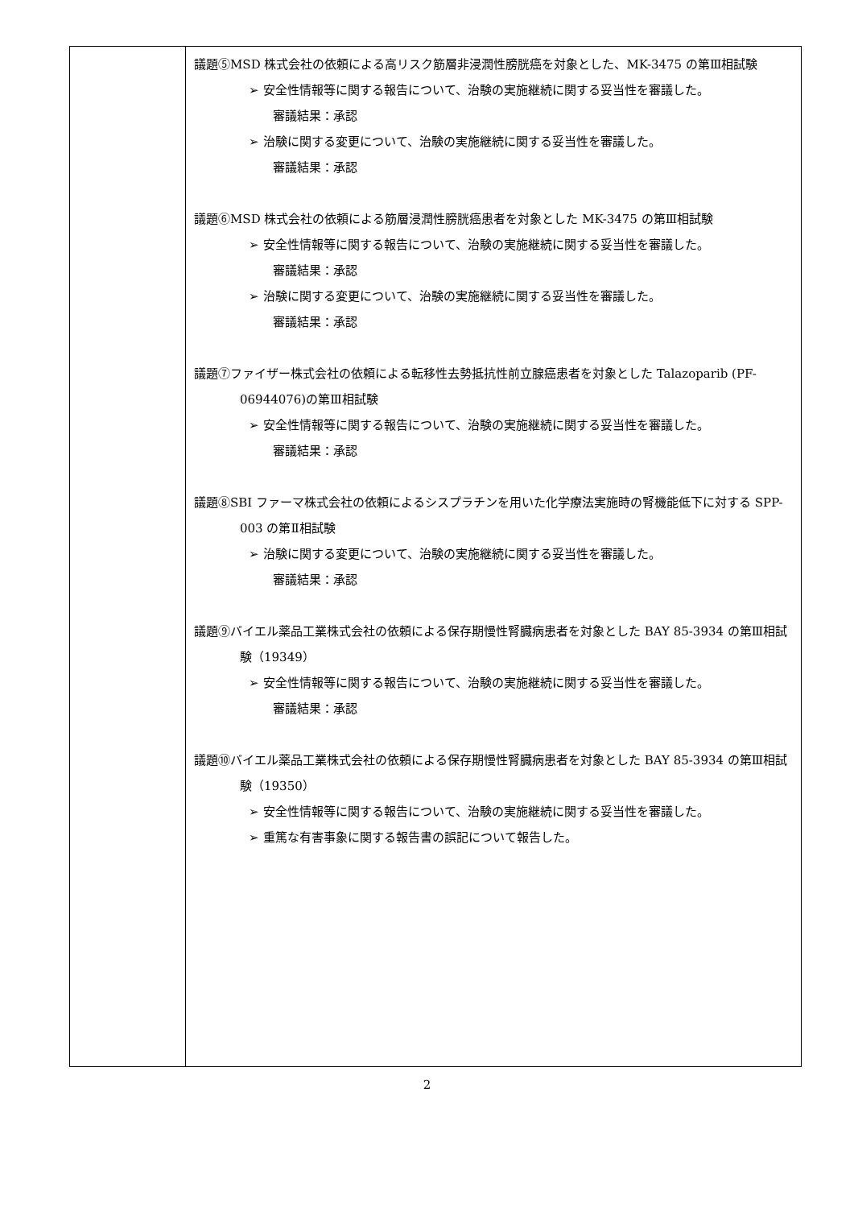| | 議題⑤MSD 株式会社の依頼による高リスク筋層非浸潤性膀胱癌を対象とした、MK-3475 の第Ⅲ相試験 ➢ 安全性情報等に関する報告について、治験の実施継続に関する妥当性を審議した。 審議結果：承認 ➢ 治験に関する変更について、治験の実施継続に関する妥当性を審議した。 審議結果：承認 議題⑥MSD 株式会社の依頼による筋層浸潤性膀胱癌患者を対象とした MK-3475 の第Ⅲ相試験 ➢ 安全性情報等に関する報告について、治験の実施継続に関する妥当性を審議した。 審議結果：承認 ➢ 治験に関する変更について、治験の実施継続に関する妥当性を審議した。 審議結果：承認 議題⑦ファイザー株式会社の依頼による転移性去勢抵抗性前立腺癌患者を対象とした Talazoparib (PF-06944076)の第Ⅲ相試験 ➢ 安全性情報等に関する報告について、治験の実施継続に関する妥当性を審議した。 審議結果：承認 議題⑧SBI ファーマ株式会社の依頼によるシスプラチンを用いた化学療法実施時の腎機能低下に対する SPP-003 の第Ⅱ相試験 ➢ 治験に関する変更について、治験の実施継続に関する妥当性を審議した。 審議結果：承認 議題⑨バイエル薬品工業株式会社の依頼による保存期慢性腎臓病患者を対象とした BAY 85-3934 の第Ⅲ相試験（19349） ➢ 安全性情報等に関する報告について、治験の実施継続に関する妥当性を審議した。 審議結果：承認 議題⑩バイエル薬品工業株式会社の依頼による保存期慢性腎臓病患者を対象とした BAY 85-3934 の第Ⅲ相試験（19350） ➢ 安全性情報等に関する報告について、治験の実施継続に関する妥当性を審議した。 ➢ 重篤な有害事象に関する報告書の誤記について報告した。 |
2